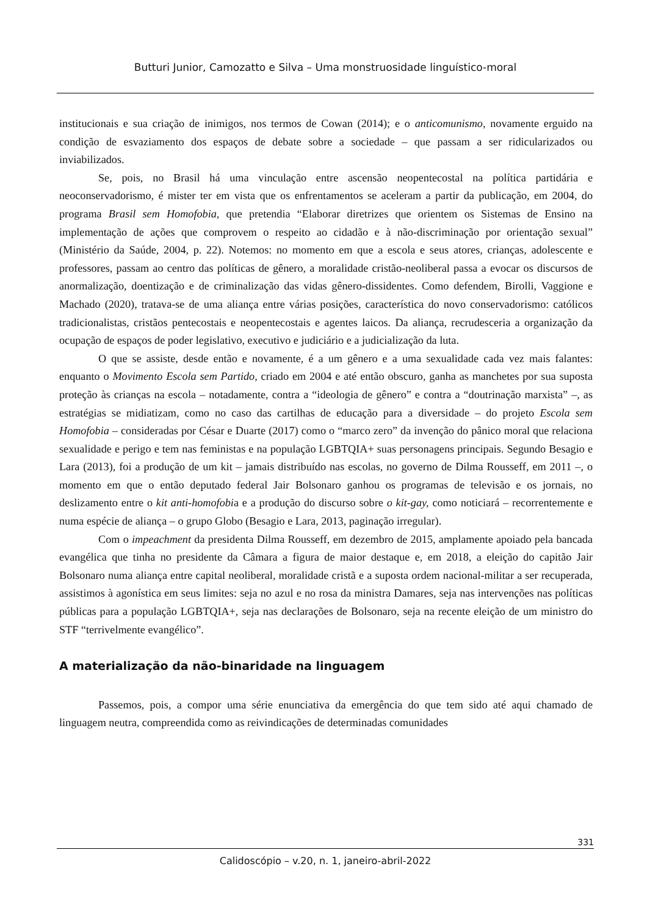Butturi Junior, Camozatto e Silva – Uma monstruosidade linguístico-moral
institucionais e sua criação de inimigos, nos termos de Cowan (2014); e o anticomunismo, novamente erguido na condição de esvaziamento dos espaços de debate sobre a sociedade – que passam a ser ridicularizados ou inviabilizados.
Se, pois, no Brasil há uma vinculação entre ascensão neopentecostal na política partidária e neoconservadorismo, é mister ter em vista que os enfrentamentos se aceleram a partir da publicação, em 2004, do programa Brasil sem Homofobia, que pretendia “Elaborar diretrizes que orientem os Sistemas de Ensino na implementação de ações que comprovem o respeito ao cidadão e à não-discriminação por orientação sexual” (Ministério da Saúde, 2004, p. 22). Notemos: no momento em que a escola e seus atores, crianças, adolescente e professores, passam ao centro das políticas de gênero, a moralidade cristão-neoliberal passa a evocar os discursos de anormalização, doentização e de criminalização das vidas gênero-dissidentes. Como defendem, Birolli, Vaggione e Machado (2020), tratava-se de uma aliança entre várias posições, característica do novo conservadorismo: católicos tradicionalistas, cristãos pentecostais e neopentecostais e agentes laicos. Da aliança, recrudesceria a organização da ocupação de espaços de poder legislativo, executivo e judiciário e a judicialização da luta.
O que se assiste, desde então e novamente, é a um gênero e a uma sexualidade cada vez mais falantes: enquanto o Movimento Escola sem Partido, criado em 2004 e até então obscuro, ganha as manchetes por sua suposta proteção às crianças na escola – notadamente, contra a “ideologia de gênero” e contra a “doutrinação marxista” –, as estratégias se midiatizam, como no caso das cartilhas de educação para a diversidade – do projeto Escola sem Homofobia – consideradas por César e Duarte (2017) como o “marco zero” da invenção do pânico moral que relaciona sexualidade e perigo e tem nas feministas e na população LGBTQIA+ suas personagens principais. Segundo Besagio e Lara (2013), foi a produção de um kit – jamais distribuído nas escolas, no governo de Dilma Rousseff, em 2011 –, o momento em que o então deputado federal Jair Bolsonaro ganhou os programas de televisão e os jornais, no deslizamento entre o kit anti-homofobia e a produção do discurso sobre o kit-gay, como noticiará – recorrentemente e numa espécie de aliança – o grupo Globo (Besagio e Lara, 2013, paginação irregular).
Com o impeachment da presidenta Dilma Rousseff, em dezembro de 2015, amplamente apoiado pela bancada evangélica que tinha no presidente da Câmara a figura de maior destaque e, em 2018, a eleição do capitão Jair Bolsonaro numa aliança entre capital neoliberal, moralidade cristã e a suposta ordem nacional-militar a ser recuperada, assistimos à agonística em seus limites: seja no azul e no rosa da ministra Damares, seja nas intervenções nas políticas públicas para a população LGBTQIA+, seja nas declarações de Bolsonaro, seja na recente eleição de um ministro do STF “terrivelmente evangélico”.
A materialização da não-binaridade na linguagem
Passemos, pois, a compor uma série enunciativa da emergência do que tem sido até aqui chamado de linguagem neutra, compreendida como as reivindicações de determinadas comunidades
331
Calidoscópio – v.20, n. 1, janeiro-abril-2022